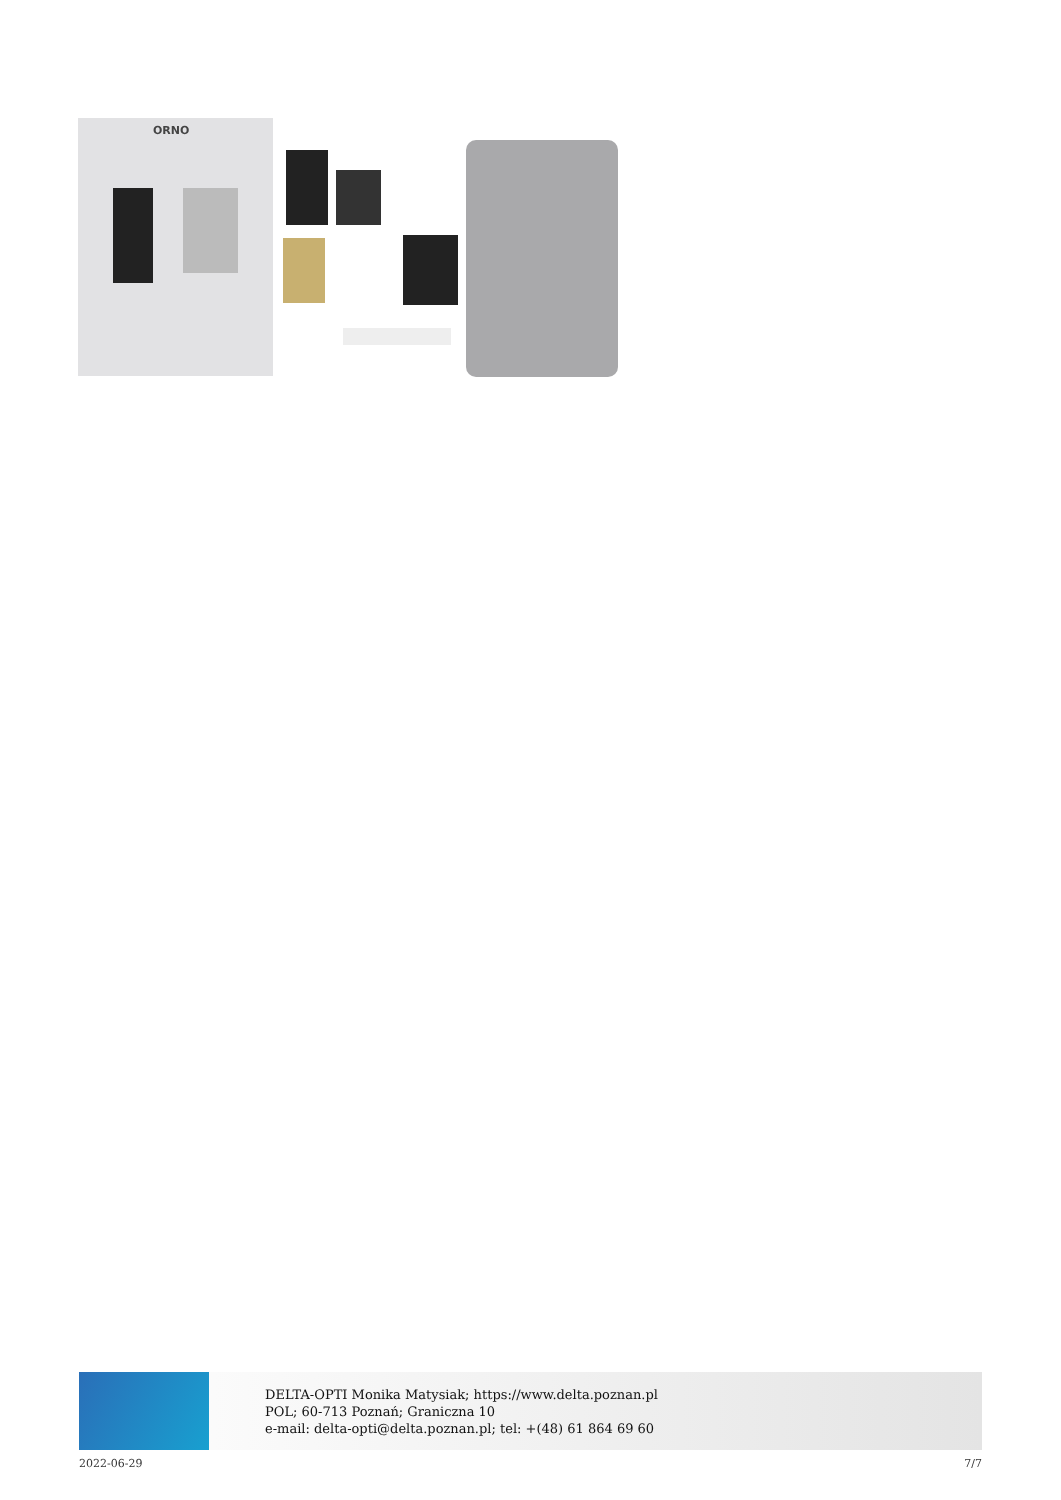ORNO
DELTA-OPTI Monika Matysiak; https://www.delta.poznan.pl
POL; 60-713 Poznań; Graniczna 10
e-mail: delta-opti@delta.poznan.pl; tel: +(48) 61 864 69 60
2022-06-29 7/7